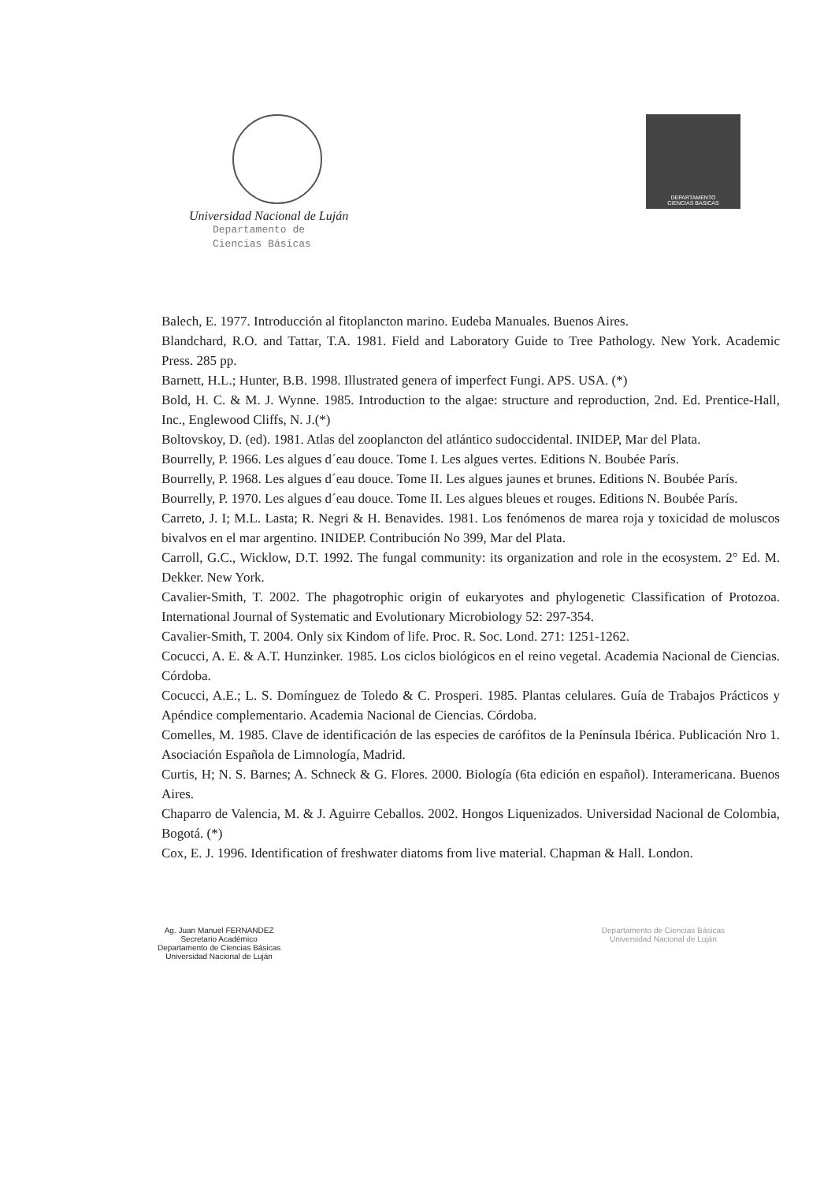Universidad Nacional de Luján
Departamento de
Ciencias Básicas
DEPARTAMENTO
CIENCIAS BASICAS
Balech, E. 1977. Introducción al fitoplancton marino. Eudeba Manuales. Buenos Aires.
Blandchard, R.O. and Tattar, T.A. 1981. Field and Laboratory Guide to Tree Pathology. New York. Academic Press. 285 pp.
Barnett, H.L.; Hunter, B.B. 1998. Illustrated genera of imperfect Fungi. APS. USA. (*)
Bold, H. C. & M. J. Wynne. 1985. Introduction to the algae: structure and reproduction, 2nd. Ed. Prentice-Hall, Inc., Englewood Cliffs, N. J.(*)
Boltovskoy, D. (ed). 1981. Atlas del zooplancton del atlántico sudoccidental. INIDEP, Mar del Plata.
Bourrelly, P. 1966. Les algues d´eau douce. Tome I. Les algues vertes. Editions N. Boubée París.
Bourrelly, P. 1968. Les algues d´eau douce. Tome II. Les algues jaunes et brunes. Editions N. Boubée París.
Bourrelly, P. 1970. Les algues d´eau douce. Tome II. Les algues bleues et rouges. Editions N. Boubée París.
Carreto, J. I; M.L. Lasta; R. Negri & H. Benavides. 1981. Los fenómenos de marea roja y toxicidad de moluscos bivalvos en el mar argentino. INIDEP. Contribución No 399, Mar del Plata.
Carroll, G.C., Wicklow, D.T. 1992. The fungal community: its organization and role in the ecosystem. 2° Ed. M. Dekker. New York.
Cavalier-Smith, T. 2002. The phagotrophic origin of eukaryotes and phylogenetic Classification of Protozoa. International Journal of Systematic and Evolutionary Microbiology 52: 297-354.
Cavalier-Smith, T. 2004. Only six Kindom of life. Proc. R. Soc. Lond. 271: 1251-1262.
Cocucci, A. E. & A.T. Hunzinker. 1985. Los ciclos biológicos en el reino vegetal. Academia Nacional de Ciencias. Córdoba.
Cocucci, A.E.; L. S. Domínguez de Toledo & C. Prosperi. 1985. Plantas celulares. Guía de Trabajos Prácticos y Apéndice complementario. Academia Nacional de Ciencias. Córdoba.
Comelles, M. 1985. Clave de identificación de las especies de carófitos de la Península Ibérica. Publicación Nro 1. Asociación Española de Limnología, Madrid.
Curtis, H; N. S. Barnes; A. Schneck & G. Flores. 2000. Biología (6ta edición en español). Interamericana. Buenos Aires.
Chaparro de Valencia, M. & J. Aguirre Ceballos. 2002. Hongos Liquenizados. Universidad Nacional de Colombia, Bogotá. (*)
Cox, E. J. 1996. Identification of freshwater diatoms from live material. Chapman & Hall. London.
Ag. Juan Manuel FERNANDEZ
Secretario Académico
Departamento de Ciencias Básicas
Universidad Nacional de Luján
Departamento de Ciencias Básicas
Universidad Nacional de Luján